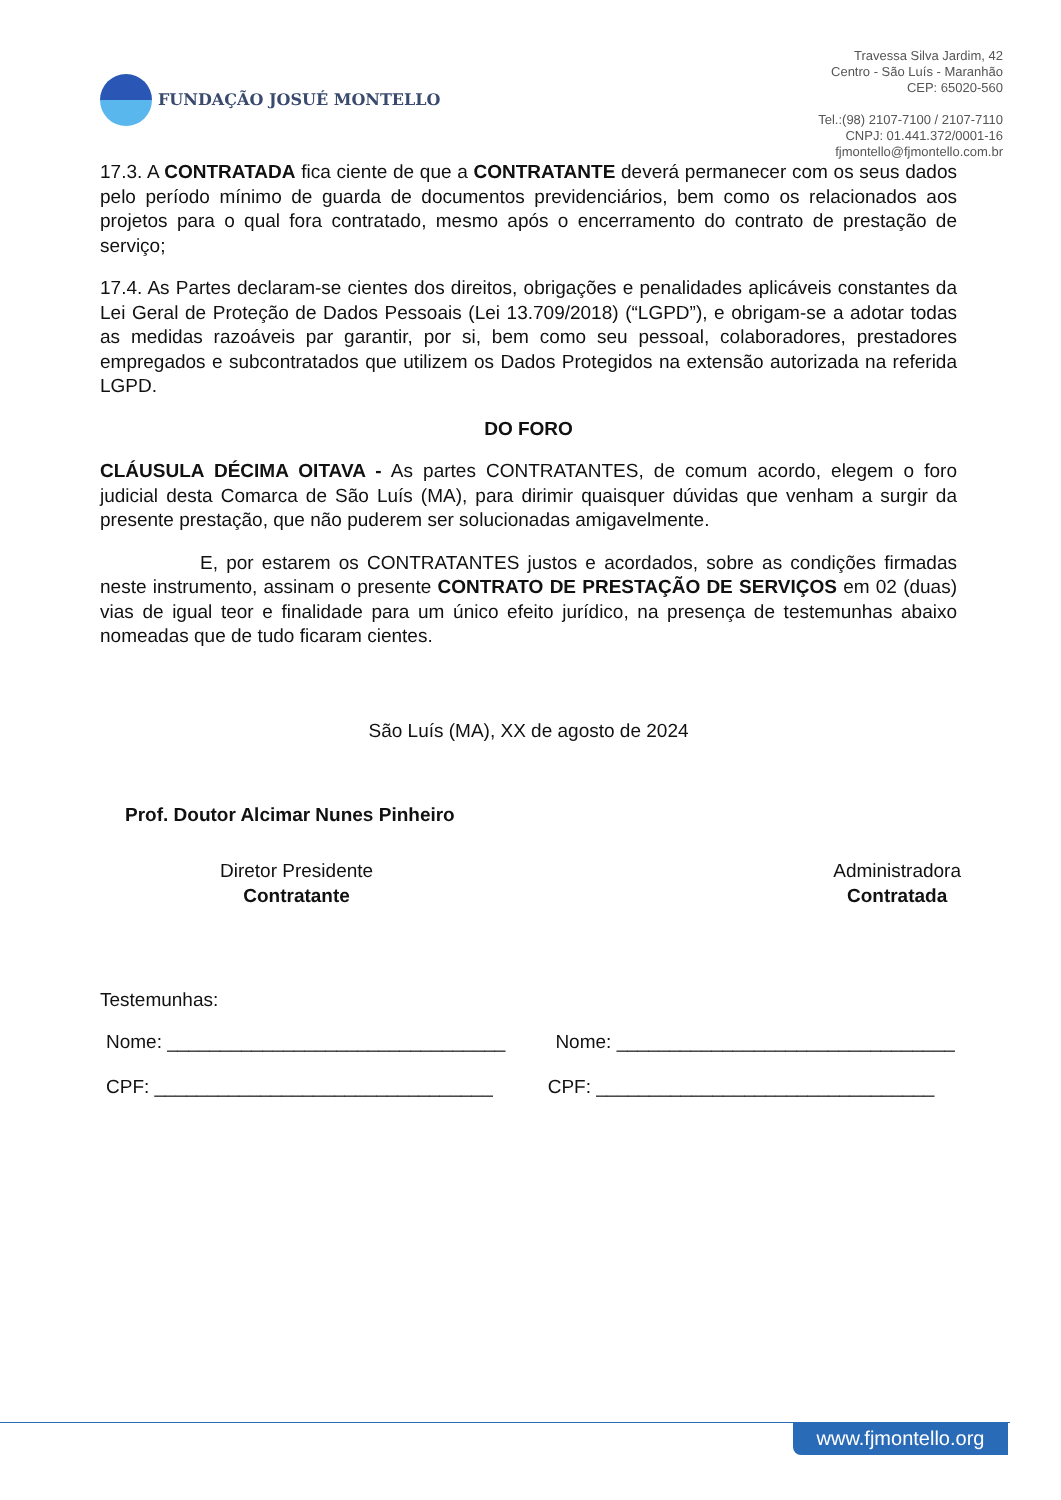FUNDAÇÃO JOSUÉ MONTELLO
Travessa Silva Jardim, 42
Centro - São Luís - Maranhão
CEP: 65020-560
Tel.:(98) 2107-7100 / 2107-7110
CNPJ: 01.441.372/0001-16
fjmontello@fjmontello.com.br
17.3. A CONTRATADA fica ciente de que a CONTRATANTE deverá permanecer com os seus dados pelo período mínimo de guarda de documentos previdenciários, bem como os relacionados aos projetos para o qual fora contratado, mesmo após o encerramento do contrato de prestação de serviço;
17.4. As Partes declaram-se cientes dos direitos, obrigações e penalidades aplicáveis constantes da Lei Geral de Proteção de Dados Pessoais (Lei 13.709/2018) (“LGPD”), e obrigam-se a adotar todas as medidas razoáveis par garantir, por si, bem como seu pessoal, colaboradores, prestadores empregados e subcontratados que utilizem os Dados Protegidos na extensão autorizada na referida LGPD.
DO FORO
CLÁUSULA DÉCIMA OITAVA - As partes CONTRATANTES, de comum acordo, elegem o foro judicial desta Comarca de São Luís (MA), para dirimir quaisquer dúvidas que venham a surgir da presente prestação, que não puderem ser solucionadas amigavelmente.
E, por estarem os CONTRATANTES justos e acordados, sobre as condições firmadas neste instrumento, assinam o presente CONTRATO DE PRESTAÇÃO DE SERVIÇOS em 02 (duas) vias de igual teor e finalidade para um único efeito jurídico, na presença de testemunhas abaixo nomeadas que de tudo ficaram cientes.
São Luís (MA), XX de agosto de 2024
Prof. Doutor Alcimar Nunes Pinheiro
Diretor Presidente
Contratante
Administradora
Contratada
Testemunhas:
Nome: ________________________________
Nome: ________________________________
CPF: ________________________________
CPF: ________________________________
www.fjmontello.org